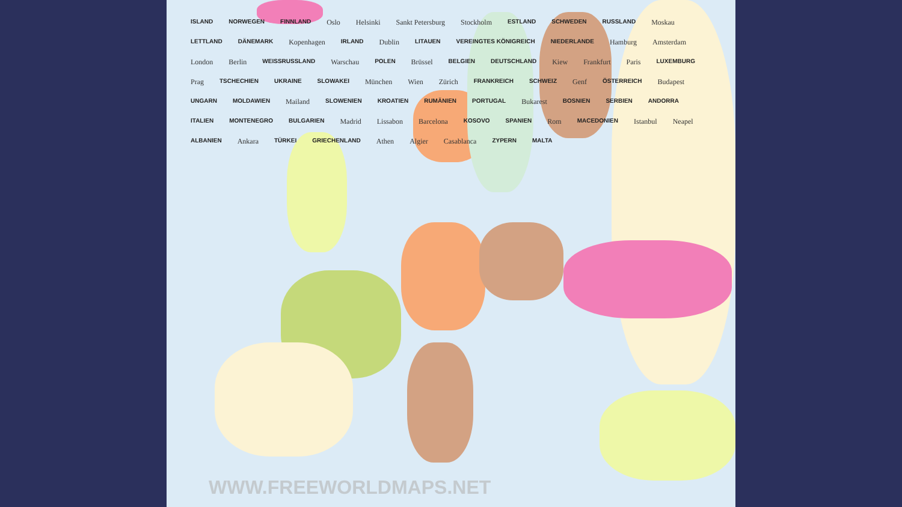ISLAND NORWEGEN FINNLAND Oslo Helsinki Sankt Petersburg Stockholm ESTLAND SCHWEDEN RUSSLAND Moskau LETTLAND DÄNEMARK Kopenhagen IRLAND Dublin LITAUEN VEREINGTES KÖNIGREICH NIEDERLANDE Hamburg Amsterdam London Berlin WEISSRUSSLAND Warschau POLEN Brüssel BELGIEN DEUTSCHLAND Kiew Frankfurt Paris LUXEMBURG Prag TSCHECHIEN UKRAINE SLOWAKEI München Wien Zürich FRANKREICH SCHWEIZ Genf ÖSTERREICH Budapest UNGARN MOLDAWIEN Mailand SLOWENIEN KROATIEN RUMÄNIEN PORTUGAL Bukarest BOSNIEN SERBIEN ANDORRA ITALIEN MONTENEGRO BULGARIEN Madrid Lissabon Barcelona KOSOVO SPANIEN Rom MACEDONIEN Istanbul Neapel ALBANIEN Ankara TÜRKEI GRIECHENLAND Athen Algier Casablanca ZYPERN MALTA
WWW.FREEWORLDMAPS.NET